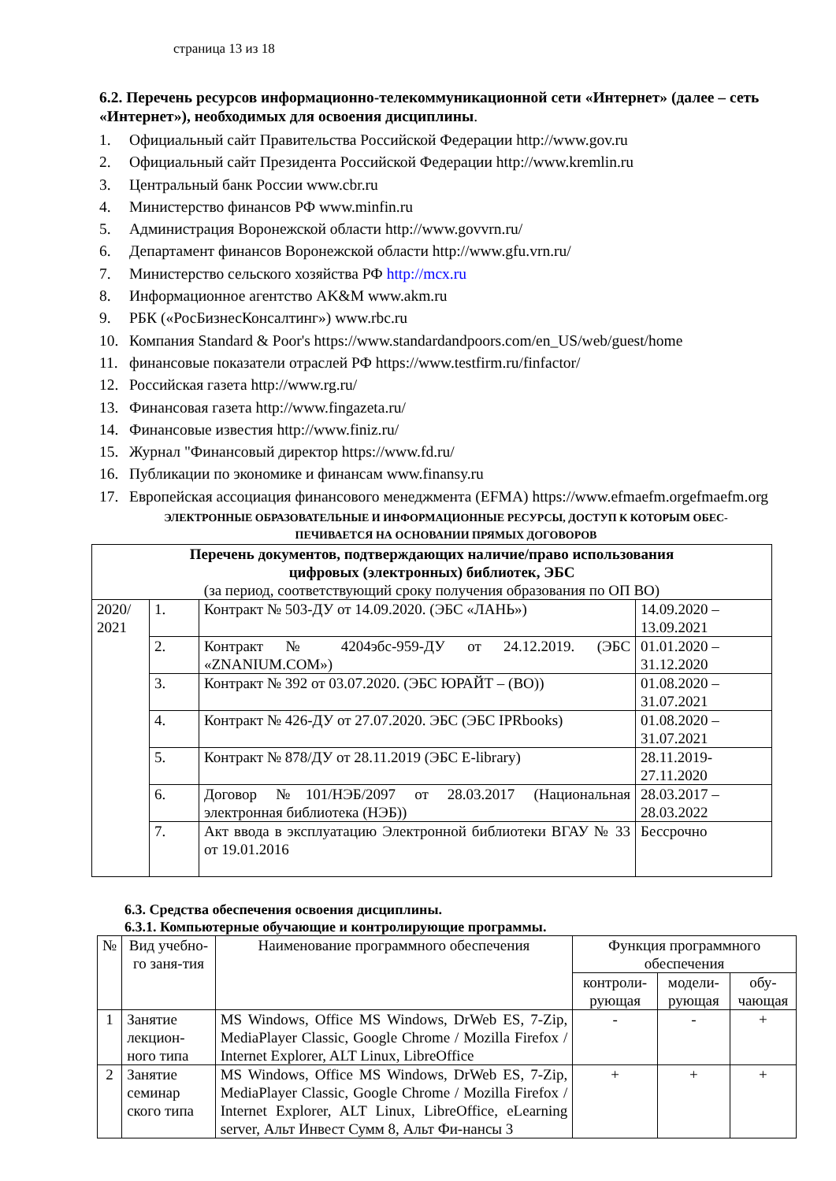страница 13 из 18
6.2. Перечень ресурсов информационно-телекоммуникационной сети «Интернет» (далее – сеть «Интернет»), необходимых для освоения дисциплины.
1. Официальный сайт Правительства Российской Федерации http://www.gov.ru
2. Официальный сайт Президента Российской Федерации http://www.kremlin.ru
3. Центральный банк России www.cbr.ru
4. Министерство финансов РФ www.minfin.ru
5. Администрация Воронежской области http://www.govvrn.ru/
6. Департамент финансов Воронежской области http://www.gfu.vrn.ru/
7. Министерство сельского хозяйства РФ http://mcx.ru
8. Информационное агентство AK&M www.akm.ru
9. РБК («РосБизнесКонсалтинг») www.rbc.ru
10. Компания Standard & Poor's https://www.standardandpoors.com/en_US/web/guest/home
11. финансовые показатели отраслей РФ https://www.testfirm.ru/finfactor/
12. Российская газета http://www.rg.ru/
13. Финансовая газета http://www.fingazeta.ru/
14. Финансовые известия http://www.finiz.ru/
15. Журнал "Финансовый директор https://www.fd.ru/
16. Публикации по экономике и финансам www.finansy.ru
17. Европейская ассоциация финансового менеджмента (EFMA) https://www.efmaefm.orgefmaefm.org
ЭЛЕКТРОННЫЕ ОБРАЗОВАТЕЛЬНЫЕ И ИНФОРМАЦИОННЫЕ РЕСУРСЫ, ДОСТУП К КОТОРЫМ ОБЕС-
ПЕЧИВАЕТСЯ НА ОСНОВАНИИ ПРЯМЫХ ДОГОВОРОВ
| Перечень документов, подтверждающих наличие/право использования цифровых (электронных) библиотек, ЭБС (за период, соответствующий сроку получения образования по ОП ВО) | | | |
| --- | --- | --- | --- |
| 2020/ 2021 | 1. | Контракт № 503-ДУ от 14.09.2020. (ЭБС «ЛАНЬ») | 14.09.2020 – 13.09.2021 |
| | 2. | Контракт № 4204эбс-959-ДУ от 24.12.2019. (ЭБС «ZNANIUM.COM») | 01.01.2020 – 31.12.2020 |
| | 3. | Контракт № 392 от 03.07.2020. (ЭБС ЮРАЙТ – (ВО)) | 01.08.2020 – 31.07.2021 |
| | 4. | Контракт № 426-ДУ от 27.07.2020. ЭБС (ЭБС IPRbooks) | 01.08.2020 – 31.07.2021 |
| | 5. | Контракт № 878/ДУ от 28.11.2019 (ЭБС E-library) | 28.11.2019-27.11.2020 |
| | 6. | Договор №101/НЭБ/2097 от 28.03.2017 (Национальная электронная библиотека (НЭБ)) | 28.03.2017 – 28.03.2022 |
| | 7. | Акт ввода в эксплуатацию Электронной библиотеки ВГАУ № 33 от 19.01.2016 | Бессрочно |
6.3. Средства обеспечения освоения дисциплины.
6.3.1. Компьютерные обучающие и контролирующие программы.
| № | Вид учебно-го заня-тия | Наименование программного обеспечения | Функция программного обеспечения | | |
| --- | --- | --- | --- | --- | --- |
| | | | контроли-рующая | модели-рующая | обу-чающая |
| 1 | Занятие лекцион-ного типа | MS Windows, Office MS Windows, DrWeb ES, 7-Zip, MediaPlayer Classic, Google Chrome / Mozilla Firefox / Internet Explorer, ALT Linux, LibreOffice | - | - | + |
| 2 | Занятие семинар ского типа | MS Windows, Office MS Windows, DrWeb ES, 7-Zip, MediaPlayer Classic, Google Chrome / Mozilla Firefox / Internet Explorer, ALT Linux, LibreOffice, eLearning server, Альт Инвест Сумм 8, Альт Фи-нансы 3 | + | + | + |